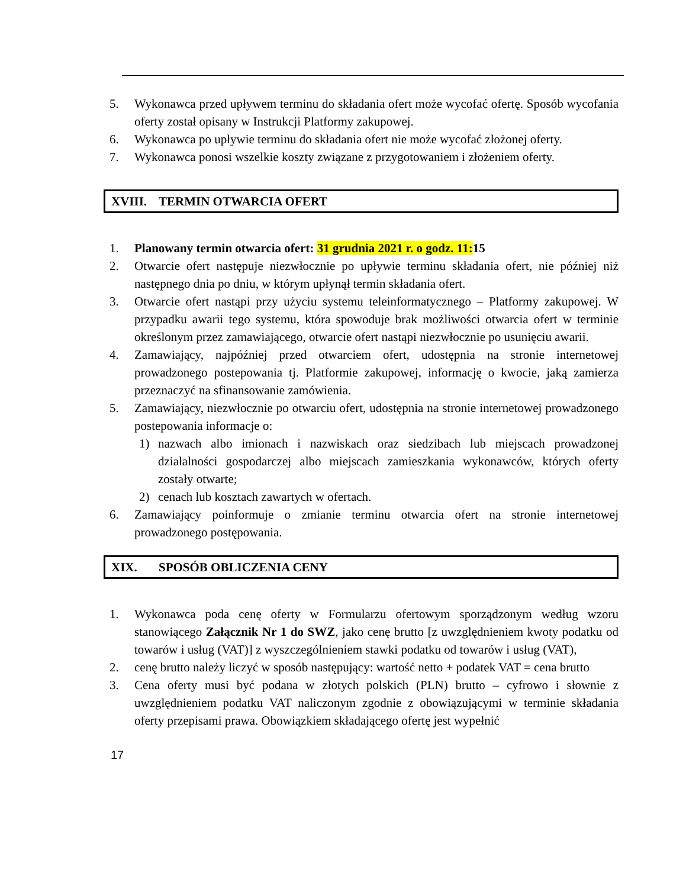5. Wykonawca przed upływem terminu do składania ofert może wycofać ofertę. Sposób wycofania oferty został opisany w Instrukcji Platformy zakupowej.
6. Wykonawca po upływie terminu do składania ofert nie może wycofać złożonej oferty.
7. Wykonawca ponosi wszelkie koszty związane z przygotowaniem i złożeniem oferty.
XVIII. TERMIN OTWARCIA OFERT
1. Planowany termin otwarcia ofert: 31 grudnia 2021 r. o godz. 11:15
2. Otwarcie ofert następuje niezwłocznie po upływie terminu składania ofert, nie później niż następnego dnia po dniu, w którym upłynął termin składania ofert.
3. Otwarcie ofert nastąpi przy użyciu systemu teleinformatycznego – Platformy zakupowej. W przypadku awarii tego systemu, która spowoduje brak możliwości otwarcia ofert w terminie określonym przez zamawiającego, otwarcie ofert nastąpi niezwłocznie po usunięciu awarii.
4. Zamawiający, najpóźniej przed otwarciem ofert, udostępnia na stronie internetowej prowadzonego postepowania tj. Platformie zakupowej, informację o kwocie, jaką zamierza przeznaczyć na sfinansowanie zamówienia.
5. Zamawiający, niezwłocznie po otwarciu ofert, udostępnia na stronie internetowej prowadzonego postepowania informacje o:
1) nazwach albo imionach i nazwiskach oraz siedzibach lub miejscach prowadzonej działalności gospodarczej albo miejscach zamieszkania wykonawców, których oferty zostały otwarte;
2) cenach lub kosztach zawartych w ofertach.
6. Zamawiający poinformuje o zmianie terminu otwarcia ofert na stronie internetowej prowadzonego postępowania.
XIX. SPOSÓB OBLICZENIA CENY
1. Wykonawca poda cenę oferty w Formularzu ofertowym sporządzonym według wzoru stanowiącego Załącznik Nr 1 do SWZ, jako cenę brutto [z uwzględnieniem kwoty podatku od towarów i usług (VAT)] z wyszczególnieniem stawki podatku od towarów i usług (VAT),
2. cenę brutto należy liczyć w sposób następujący: wartość netto + podatek VAT = cena brutto
3. Cena oferty musi być podana w złotych polskich (PLN) brutto – cyfrowo i słownie z uwzględnieniem podatku VAT naliczonym zgodnie z obowiązującymi w terminie składania oferty przepisami prawa. Obowiązkiem składającego ofertę jest wypełnić
17